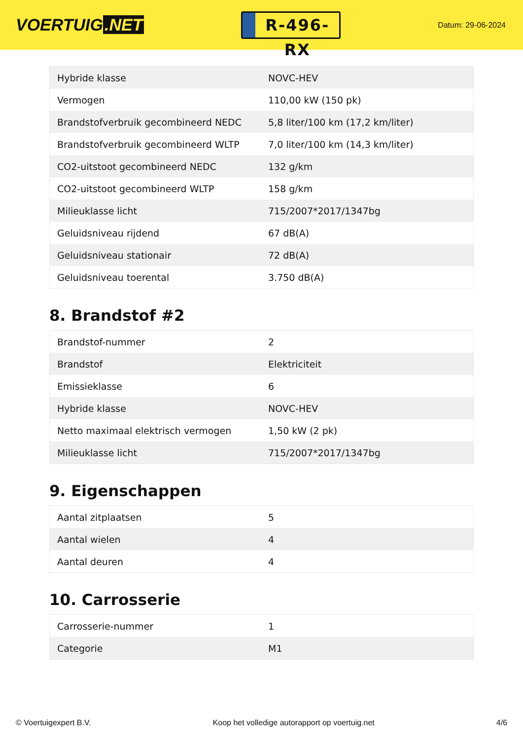VOERTUIG.NET
R-496-RX
Datum: 29-06-2024
| Hybride klasse | NOVC-HEV |
| Vermogen | 110,00 kW (150 pk) |
| Brandstofverbruik gecombineerd NEDC | 5,8 liter/100 km (17,2 km/liter) |
| Brandstofverbruik gecombineerd WLTP | 7,0 liter/100 km (14,3 km/liter) |
| CO2-uitstoot gecombineerd NEDC | 132 g/km |
| CO2-uitstoot gecombineerd WLTP | 158 g/km |
| Milieuklasse licht | 715/2007*2017/1347bg |
| Geluidsniveau rijdend | 67 dB(A) |
| Geluidsniveau stationair | 72 dB(A) |
| Geluidsniveau toerental | 3.750 dB(A) |
8. Brandstof #2
| Brandstof-nummer | 2 |
| Brandstof | Elektriciteit |
| Emissieklasse | 6 |
| Hybride klasse | NOVC-HEV |
| Netto maximaal elektrisch vermogen | 1,50 kW (2 pk) |
| Milieuklasse licht | 715/2007*2017/1347bg |
9. Eigenschappen
| Aantal zitplaatsen | 5 |
| Aantal wielen | 4 |
| Aantal deuren | 4 |
10. Carrosserie
| Carrosserie-nummer | 1 |
| Categorie | M1 |
© Voertuigexpert B.V. Koop het volledige autorapport op voertuig.net 4/6